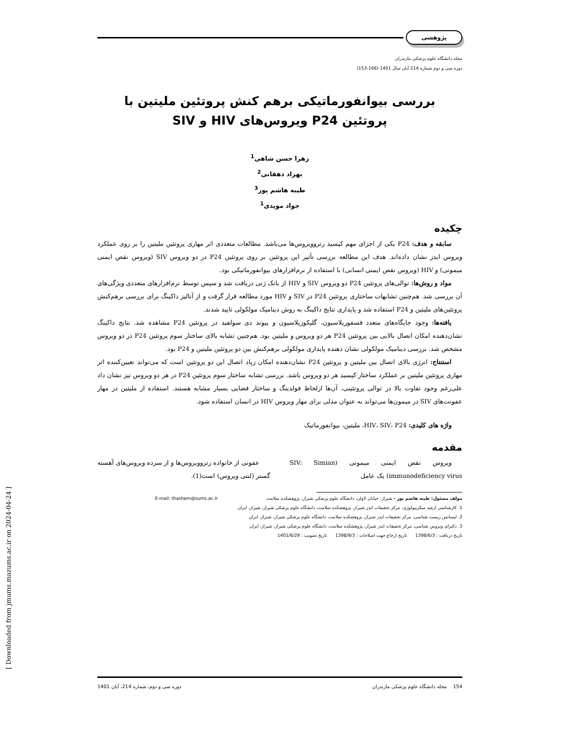[ Downloaded from jmums.mazums.ac.ir on 2024-04-24 ]
پژوهشی
مجله دانشگاه علوم پزشکی مازندران
دوره سی و دوم شماره 214 آبان سال 1401 (166-153)
بررسی بیوانفورماتیکی برهم کنش پروتئین ملیتین با
پروتئین P24 ویروس‌های HIV و SIV
زهرا حسن شاهی<sup>1</sup>
بهزاد دهقانی<sup>2</sup>
طیبه هاشم پور<sup>3</sup>
جواد مویدی<sup>1</sup>
چکیده
سابقه و هدف: P24 یکی از اجزای مهم کپسید رتروویروس‌ها می‌باشد. مطالعات متعددی اثر مهاری پروتئین ملیتین را بر روی عملکرد ویروس ایدز نشان داده‌اند. هدف این مطالعه بررسی تأثیر این پروتئین بر روی پروتئین P24 در دو ویروس SIV (ویروس نقص ایمنی میمونی) و HIV (ویروس نقص ایمنی انسانی) با استفاده از نرم‌افزارهای بیوانفورماتیکی بود.
مواد و روش‌ها: توالی‌های پروتئین P24 دو ویروس SIV و HIV از بانک ژنی دریافت شد و سپس توسط نرم‌افزارهای متعددی ویژگی‌های آن بررسی شد. هم‌چنین تشابهات ساختاری پروتئین P24 در SIV و HIV مورد مطالعه قرار گرفت و از آنالیز داکینگ برای بررسی برهم‌کنش پروتئین‌های ملیتین و P24 استفاده شد و پایداری نتایج داکینگ به روش دینامیک مولکولی تایید شدند.
یافته‌ها: وجود جایگاه‌های متعدد فسفوریلاسیون، گلیکوزیلاسیون و پیوند دی سولفید در پروتئین P24 مشاهده شد. نتایج داکینگ نشان‌دهنده امکان اتصال بالایی بین پروتئین P24 هر دو ویروس و ملیتین بود. هم‌چنین تشابه بالای ساختار سوم پروتئین P24 در دو ویروس مشخص شد. بررسی دینامیک مولکولی نشان دهنده پایداری مولکولی برهم‌کنش بین دو پروتئین ملیتین و P24 بود.
استنتاج: انرژی بالای اتصال بین ملیتین و پروتئین P24 نشان‌دهنده امکان زیاد اتصال این دو پروتئین است که می‌تواند تعیین‌کننده اثر مهاری پروتئین ملیتین بر عملکرد ساختار کپسید هر دو ویروس باشد. بررسی تشابه ساختار سوم پروتئین P24 در هر دو ویروس نیز نشان داد علی‌رغم وجود تفاوت بالا در توالی پروتئینی، آن‌ها ازلحاظ فولدینگ و ساختار فضایی بسیار مشابه هستند. استفاده از ملیتین در مهار عفونت‌های SIV در میمون‌ها می‌تواند به عنوان مدلی برای مهار ویروس HIV در انسان استفاده شود.
واژه های کلیدی: HIV، SIV، P24، ملیتین، بیوانفورماتیک
مقدمه
ویروس نقص ایمنی میمونی (SIV: Simian immunodeficiency virus) یک عامل
عفونی از خانواده رتروویروس‌ها و از سرده ویروس‌های آهسته گستر (لنتی ویروس) است(1).
مولف مسئول: طیبه هاشم پور - شیراز: خیابان لاوان، دانشگاه علوم پزشکی شیراز، پژوهشکده سلامت E-mail: thashem@sums.ac.ir
1. کارشناسی ارشد میکربیولوژی، مرکز تحقیقات ایدز شیراز، پژوهشکده سلامت، دانشگاه علوم پزشکی شیراز، شیراز، ایران
2. لیسانس زیست شناسی، مرکز تحقیقات ایدز شیراز، پژوهشکده سلامت، دانشگاه علوم پزشکی شیراز، شیراز، ایران
3. دکترای ویروس شناسی، مرکز تحقیقات ایدز شیراز، پژوهشکده سلامت، دانشگاه علوم پزشکی شیراز، شیراز، ایران
تاریخ دریافت : 1398/6/3 تاریخ ارجاع جهت اصلاحات : 1398/9/3 تاریخ تصویب : 1401/6/29
154 مجله دانشگاه علوم پزشکی مازندران دوره سی و دوم، شماره 214، آبان 1401